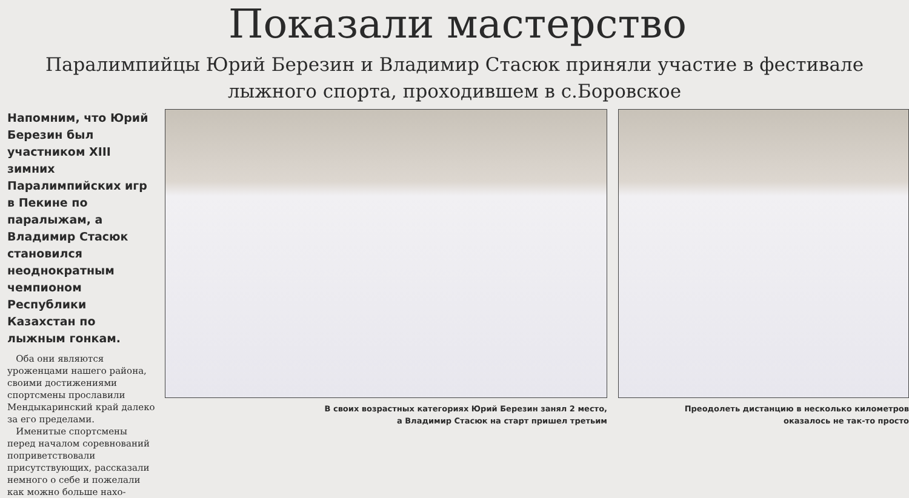Показали мастерство
Паралимпийцы Юрий Березин и Владимир Стасюк приняли участие в фестивале лыжного спорта, проходившем в с.Боровское
Напомним, что Юрий Березин был участником XIII зимних Паралимпийских игр в Пекине по паралыжам, а Владимир Стасюк становился неоднократным чемпионом Республики Казахстан по лыжным гонкам.
Оба они являются уроженцами нашего района, своими достижениями спортсмены прославили Мендыкаринский край далеко за его пределами.
Именитые спортсмены перед началом соревнований поприветствовали присутствующих, рассказали немного о себе и пожелали как можно больше нахо-
В своих возрастных категориях Юрий Березин занял 2 место,
а Владимир Стасюк на старт пришел третьим
Преодолеть дистанцию в несколько километров
оказалось не так-то просто